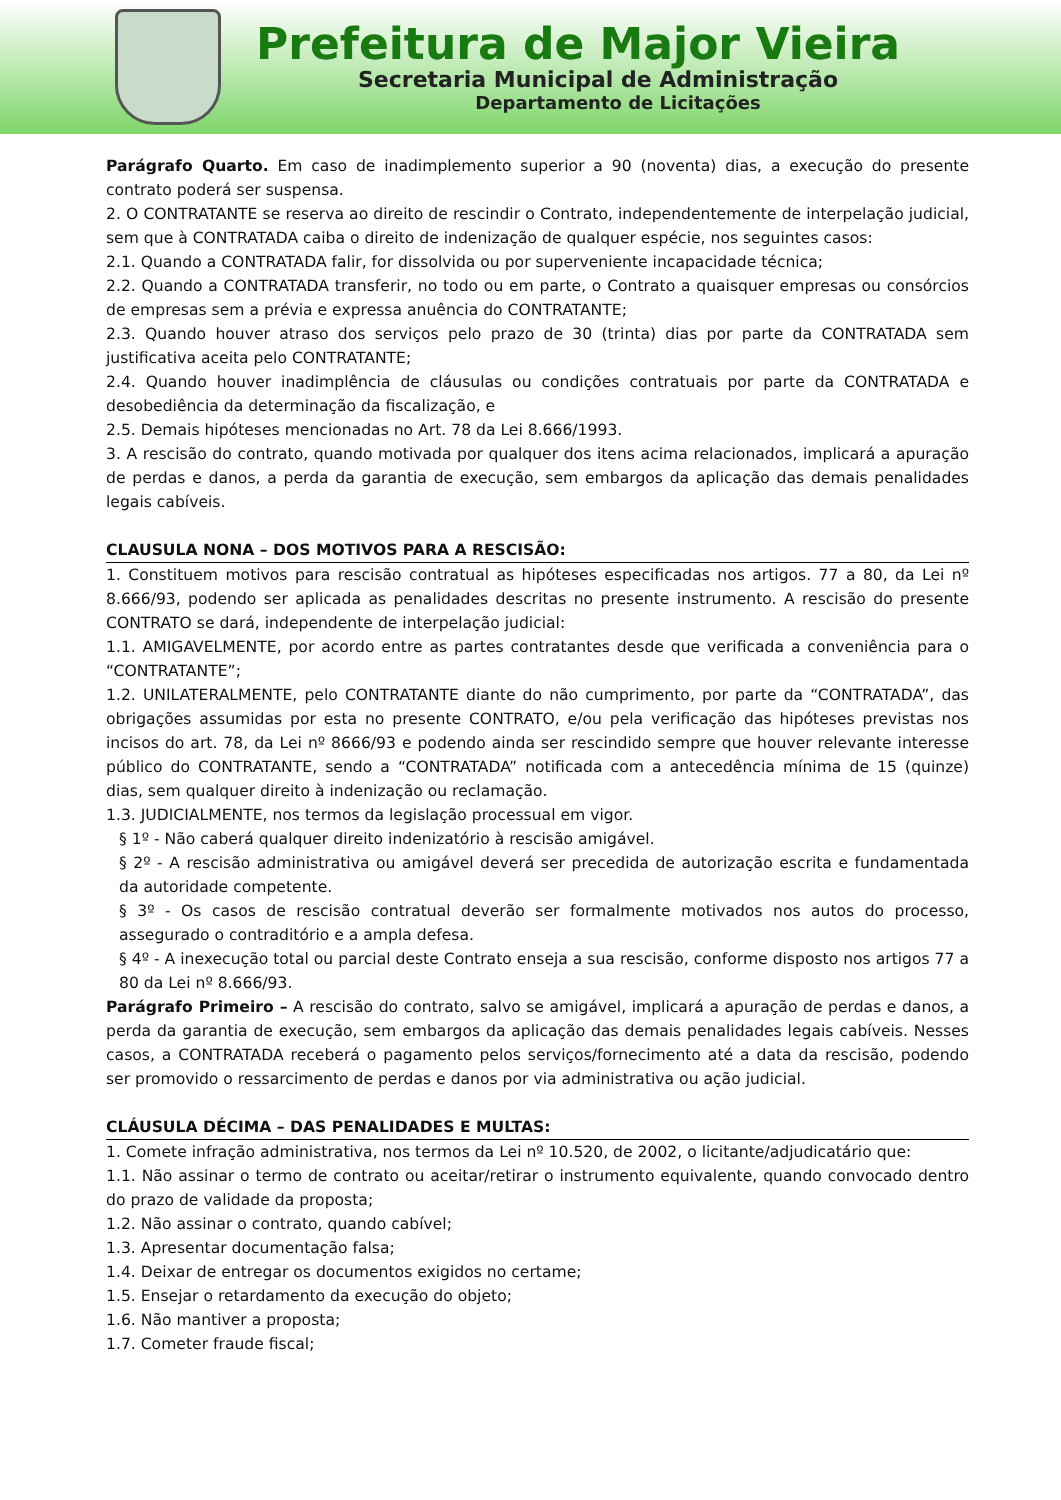Prefeitura de Major Vieira
Secretaria Municipal de Administração
Departamento de Licitações
Parágrafo Quarto. Em caso de inadimplemento superior a 90 (noventa) dias, a execução do presente contrato poderá ser suspensa.
2. O CONTRATANTE se reserva ao direito de rescindir o Contrato, independentemente de interpelação judicial, sem que à CONTRATADA caiba o direito de indenização de qualquer espécie, nos seguintes casos:
2.1. Quando a CONTRATADA falir, for dissolvida ou por superveniente incapacidade técnica;
2.2. Quando a CONTRATADA transferir, no todo ou em parte, o Contrato a quaisquer empresas ou consórcios de empresas sem a prévia e expressa anuência do CONTRATANTE;
2.3. Quando houver atraso dos serviços pelo prazo de 30 (trinta) dias por parte da CONTRATADA sem justificativa aceita pelo CONTRATANTE;
2.4. Quando houver inadimplência de cláusulas ou condições contratuais por parte da CONTRATADA e desobediência da determinação da fiscalização, e
2.5. Demais hipóteses mencionadas no Art. 78 da Lei 8.666/1993.
3. A rescisão do contrato, quando motivada por qualquer dos itens acima relacionados, implicará a apuração de perdas e danos, a perda da garantia de execução, sem embargos da aplicação das demais penalidades legais cabíveis.
CLAUSULA NONA – DOS MOTIVOS PARA A RESCISÃO:
1. Constituem motivos para rescisão contratual as hipóteses especificadas nos artigos. 77 a 80, da Lei nº 8.666/93, podendo ser aplicada as penalidades descritas no presente instrumento. A rescisão do presente CONTRATO se dará, independente de interpelação judicial:
1.1. AMIGAVELMENTE, por acordo entre as partes contratantes desde que verificada a conveniência para o “CONTRATANTE”;
1.2. UNILATERALMENTE, pelo CONTRATANTE diante do não cumprimento, por parte da “CONTRATADA”, das obrigações assumidas por esta no presente CONTRATO, e/ou pela verificação das hipóteses previstas nos incisos do art. 78, da Lei nº 8666/93 e podendo ainda ser rescindido sempre que houver relevante interesse público do CONTRATANTE, sendo a “CONTRATADA” notificada com a antecedência mínima de 15 (quinze) dias, sem qualquer direito à indenização ou reclamação.
1.3. JUDICIALMENTE, nos termos da legislação processual em vigor.
§ 1º - Não caberá qualquer direito indenizatório à rescisão amigável.
§ 2º - A rescisão administrativa ou amigável deverá ser precedida de autorização escrita e fundamentada da autoridade competente.
§ 3º - Os casos de rescisão contratual deverão ser formalmente motivados nos autos do processo, assegurado o contraditório e a ampla defesa.
§ 4º - A inexecução total ou parcial deste Contrato enseja a sua rescisão, conforme disposto nos artigos 77 a 80 da Lei nº 8.666/93.
Parágrafo Primeiro – A rescisão do contrato, salvo se amigável, implicará a apuração de perdas e danos, a perda da garantia de execução, sem embargos da aplicação das demais penalidades legais cabíveis. Nesses casos, a CONTRATADA receberá o pagamento pelos serviços/fornecimento até a data da rescisão, podendo ser promovido o ressarcimento de perdas e danos por via administrativa ou ação judicial.
CLÁUSULA DÉCIMA – DAS PENALIDADES E MULTAS:
1. Comete infração administrativa, nos termos da Lei nº 10.520, de 2002, o licitante/adjudicatário que:
1.1. Não assinar o termo de contrato ou aceitar/retirar o instrumento equivalente, quando convocado dentro do prazo de validade da proposta;
1.2. Não assinar o contrato, quando cabível;
1.3. Apresentar documentação falsa;
1.4. Deixar de entregar os documentos exigidos no certame;
1.5. Ensejar o retardamento da execução do objeto;
1.6. Não mantiver a proposta;
1.7. Cometer fraude fiscal;